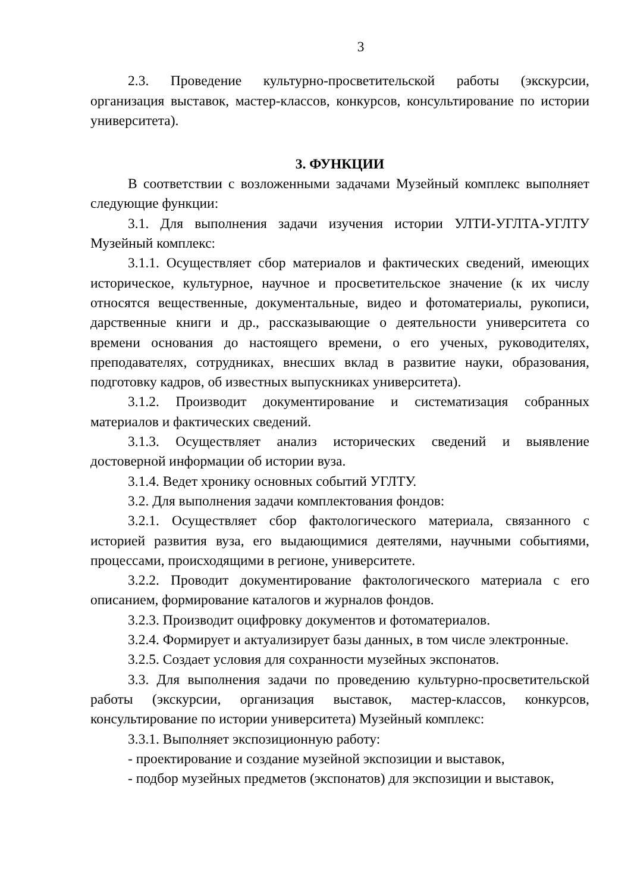3
2.3. Проведение культурно-просветительской работы (экскурсии, организация выставок, мастер-классов, конкурсов, консультирование по истории университета).
3. ФУНКЦИИ
В соответствии с возложенными задачами Музейный комплекс выполняет следующие функции:
3.1. Для выполнения задачи изучения истории УЛТИ-УГЛТА-УГЛТУ Музейный комплекс:
3.1.1. Осуществляет сбор материалов и фактических сведений, имеющих историческое, культурное, научное и просветительское значение (к их числу относятся вещественные, документальные, видео и фотоматериалы, рукописи, дарственные книги и др., рассказывающие о деятельности университета со времени основания до настоящего времени, о его ученых, руководителях, преподавателях, сотрудниках, внесших вклад в развитие науки, образования, подготовку кадров, об известных выпускниках университета).
3.1.2. Производит документирование и систематизация собранных материалов и фактических сведений.
3.1.3. Осуществляет анализ исторических сведений и выявление достоверной информации об истории вуза.
3.1.4. Ведет хронику основных событий УГЛТУ.
3.2. Для выполнения задачи комплектования фондов:
3.2.1. Осуществляет сбор фактологического материала, связанного с историей развития вуза, его выдающимися деятелями, научными событиями, процессами, происходящими в регионе, университете.
3.2.2. Проводит документирование фактологического материала с его описанием, формирование каталогов и журналов фондов.
3.2.3. Производит оцифровку документов и фотоматериалов.
3.2.4. Формирует и актуализирует базы данных, в том числе электронные.
3.2.5. Создает условия для сохранности музейных экспонатов.
3.3. Для выполнения задачи по проведению культурно-просветительской работы (экскурсии, организация выставок, мастер-классов, конкурсов, консультирование по истории университета) Музейный комплекс:
3.3.1. Выполняет экспозиционную работу:
- проектирование и создание музейной экспозиции и выставок,
- подбор музейных предметов (экспонатов) для экспозиции и выставок,